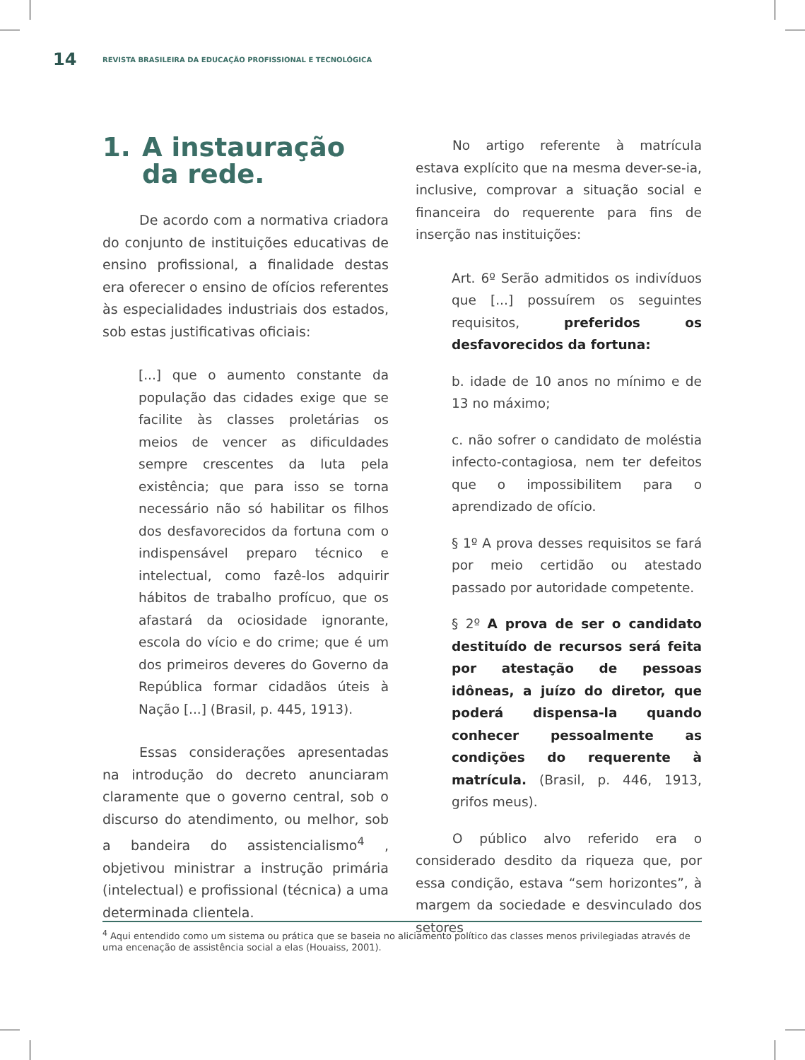14
REVISTA BRASILEIRA DA EDUCAÇÃO PROFISSIONAL E TECNOLÓGICA
1. A instauração da rede.
De acordo com a normativa criadora do conjunto de instituições educativas de ensino profissional, a finalidade destas era oferecer o ensino de ofícios referentes às especialidades industriais dos estados, sob estas justificativas oficiais:
[...] que o aumento constante da população das cidades exige que se facilite às classes proletárias os meios de vencer as dificuldades sempre crescentes da luta pela existência; que para isso se torna necessário não só habilitar os filhos dos desfavorecidos da fortuna com o indispensável preparo técnico e intelectual, como fazê-los adquirir hábitos de trabalho profícuo, que os afastará da ociosidade ignorante, escola do vício e do crime; que é um dos primeiros deveres do Governo da República formar cidadãos úteis à Nação [...] (Brasil, p. 445, 1913).
Essas considerações apresentadas na introdução do decreto anunciaram claramente que o governo central, sob o discurso do atendimento, ou melhor, sob a bandeira do assistencialismo<sup>4</sup> , objetivou ministrar a instrução primária (intelectual) e profissional (técnica) a uma determinada clientela.
No artigo referente à matrícula estava explícito que na mesma dever-se-ia, inclusive, comprovar a situação social e financeira do requerente para fins de inserção nas instituições:
Art. 6º Serão admitidos os indivíduos que [...] possuírem os seguintes requisitos, preferidos os desfavorecidos da fortuna:
b. idade de 10 anos no mínimo e de 13 no máximo;
c. não sofrer o candidato de moléstia infecto-contagiosa, nem ter defeitos que o impossibilitem para o aprendizado de ofício.
§ 1º A prova desses requisitos se fará por meio certidão ou atestado passado por autoridade competente.
§ 2º A prova de ser o candidato destituído de recursos será feita por atestação de pessoas idôneas, a juízo do diretor, que poderá dispensa-la quando conhecer pessoalmente as condições do requerente à matrícula. (Brasil, p. 446, 1913, grifos meus).
O público alvo referido era o considerado desdito da riqueza que, por essa condição, estava “sem horizontes”, à margem da sociedade e desvinculado dos setores
<sup>4</sup> Aqui entendido como um sistema ou prática que se baseia no aliciamento político das classes menos privilegiadas através de uma encenação de assistência social a elas (Houaiss, 2001).